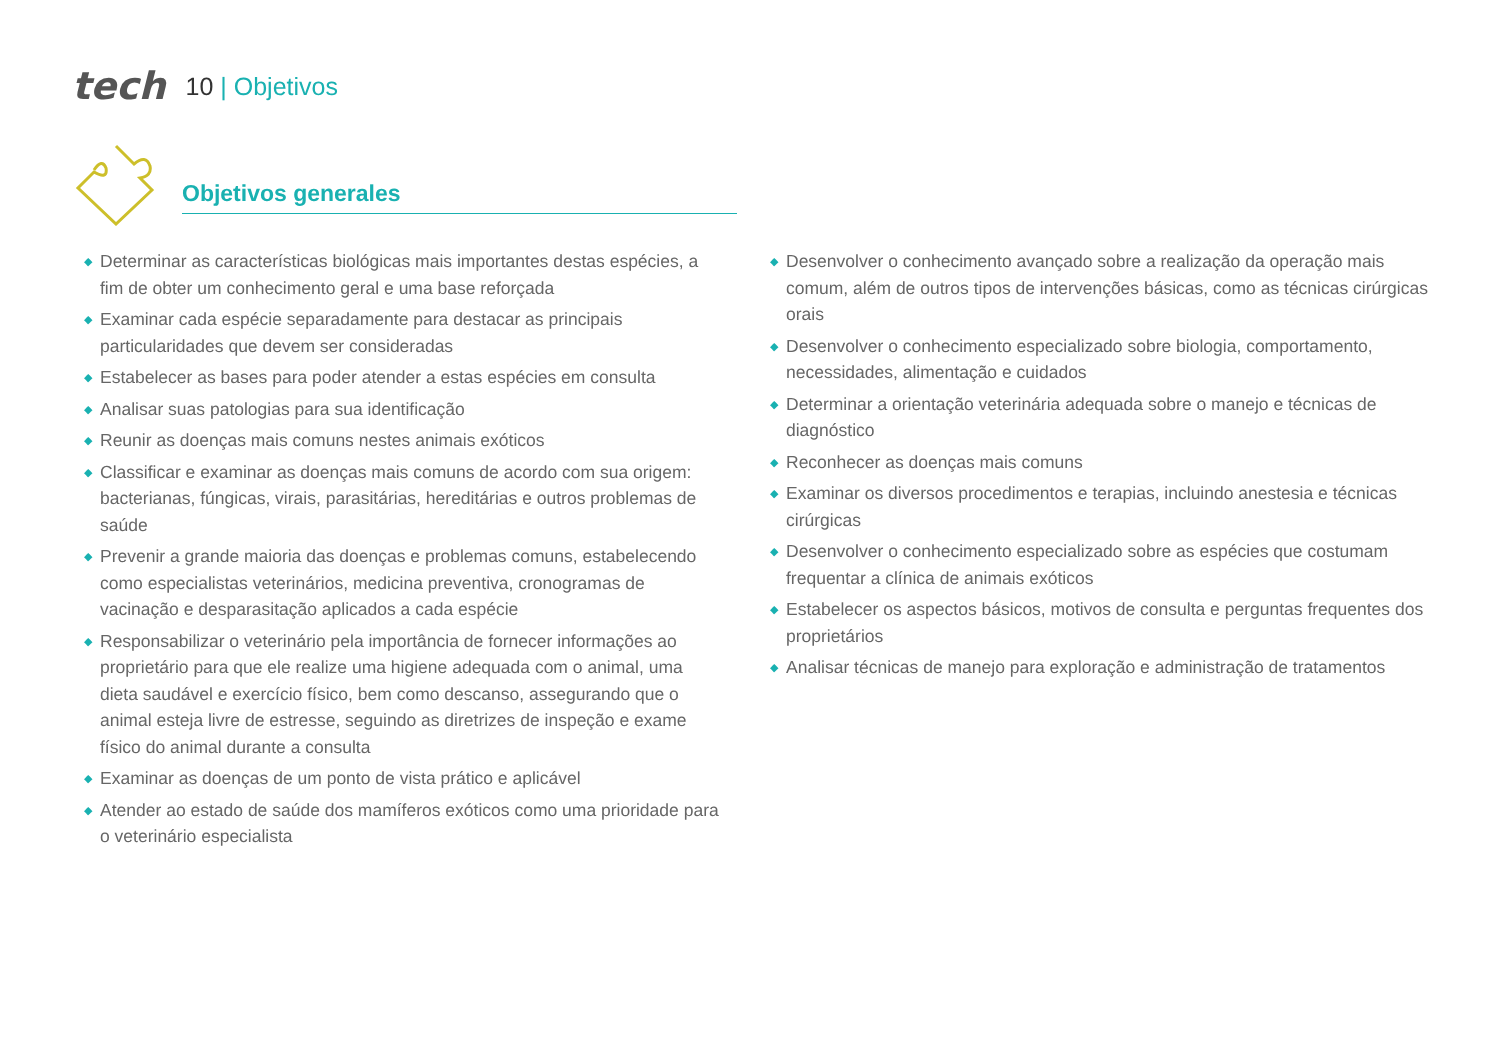tech 10 | Objetivos
Objetivos generales
◆ Determinar as características biológicas mais importantes destas espécies, a fim de obter um conhecimento geral e uma base reforçada
◆ Examinar cada espécie separadamente para destacar as principais particularidades que devem ser consideradas
◆ Estabelecer as bases para poder atender a estas espécies em consulta
◆ Analisar suas patologias para sua identificação
◆ Reunir as doenças mais comuns nestes animais exóticos
◆ Classificar e examinar as doenças mais comuns de acordo com sua origem: bacterianas, fúngicas, virais, parasitárias, hereditárias e outros problemas de saúde
◆ Prevenir a grande maioria das doenças e problemas comuns, estabelecendo como especialistas veterinários, medicina preventiva, cronogramas de vacinação e desparasitação aplicados a cada espécie
◆ Responsabilizar o veterinário pela importância de fornecer informações ao proprietário para que ele realize uma higiene adequada com o animal, uma dieta saudável e exercício físico, bem como descanso, assegurando que o animal esteja livre de estresse, seguindo as diretrizes de inspeção e exame físico do animal durante a consulta
◆ Examinar as doenças de um ponto de vista prático e aplicável
◆ Atender ao estado de saúde dos mamíferos exóticos como uma prioridade para o veterinário especialista
◆ Desenvolver o conhecimento avançado sobre a realização da operação mais comum, além de outros tipos de intervenções básicas, como as técnicas cirúrgicas orais
◆ Desenvolver o conhecimento especializado sobre biologia, comportamento, necessidades, alimentação e cuidados
◆ Determinar a orientação veterinária adequada sobre o manejo e técnicas de diagnóstico
◆ Reconhecer as doenças mais comuns
◆ Examinar os diversos procedimentos e terapias, incluindo anestesia e técnicas cirúrgicas
◆ Desenvolver o conhecimento especializado sobre as espécies que costumam frequentar a clínica de animais exóticos
◆ Estabelecer os aspectos básicos, motivos de consulta e perguntas frequentes dos proprietários
◆ Analisar técnicas de manejo para exploração e administração de tratamentos